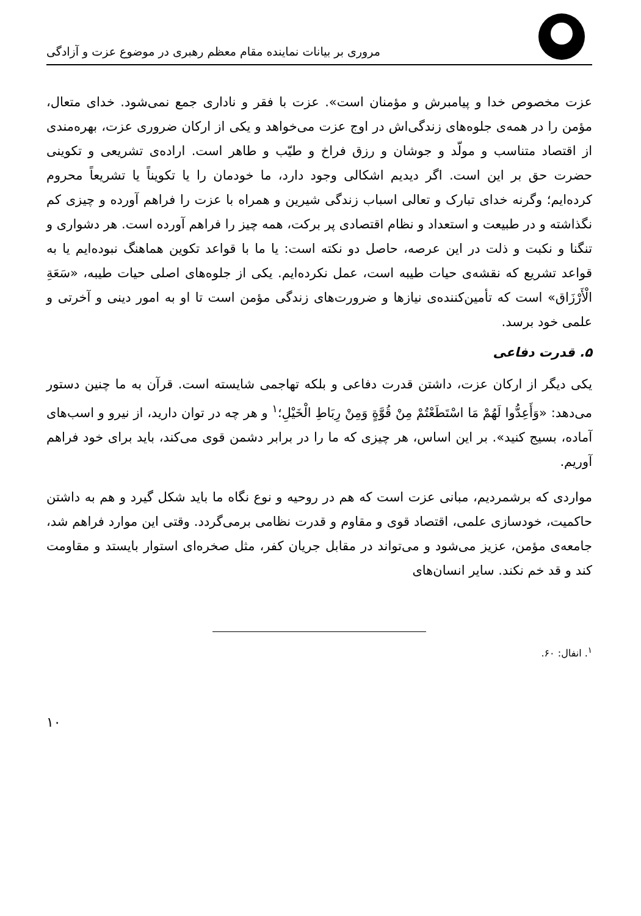مروری بر بیانات نماینده مقام معظم رهبری در موضوع عزت و آزادگی
عزت مخصوص خدا و پیامبرش و مؤمنان است». عزت با فقر و ناداری جمع نمی‌شود. خدای متعال، مؤمن را در همه‌ی جلوه‌های زندگی‌اش در اوج عزت می‌خواهد و یکی از ارکان ضروری عزت، بهره‌مندی از اقتصاد متناسب و مولّد و جوشان و رزق فراخ و طیّب و طاهر است. اراده‌ی تشریعی و تکوینی حضرت حق بر این است. اگر دیدیم اشکالی وجود دارد، ما خودمان را یا تکویناً یا تشریعاً محروم کرده‌ایم؛ وگرنه خدای تبارک و تعالی اسباب زندگی شیرین و همراه با عزت را فراهم آورده و چیزی کم نگذاشته و در طبیعت و استعداد و نظام اقتصادی پر برکت، همه چیز را فراهم آورده است. هر دشواری و تنگنا و نکبت و ذلت در این عرصه، حاصل دو نکته است: یا ما با قواعد تکوین هماهنگ نبوده‌ایم یا به قواعد تشریع که نقشه‌ی حیات طیبه است، عمل نکرده‌ایم. یکی از جلوه‌های اصلی حیات طیبه، «سَعَةِ الْأَرْزَاق» است که تأمین‌کننده‌ی نیازها و ضرورت‌های زندگی مؤمن است تا او به امور دینی و آخرتی و علمی خود برسد.
۵. قدرت دفاعی
یکی دیگر از ارکان عزت، داشتن قدرت دفاعی و بلکه تهاجمی شایسته است. قرآن به ما چنین دستور می‌دهد: «وَأَعِدُّوا لَهُمْ مَا اسْتَطَعْتُمْ مِنْ قُوَّةٍ وَمِنْ رِبَاطِ الْخَيْلِ؛<sup>۱</sup> و هر چه در توان دارید، از نیرو و اسب‌های آماده، بسیج کنید». بر این اساس، هر چیزی که ما را در برابر دشمن قوی می‌کند، باید برای خود فراهم آوریم.
مواردی که برشمردیم، مبانی عزت است که هم در روحیه و نوع نگاه ما باید شکل گیرد و هم به داشتن حاکمیت، خودسازی علمی، اقتصاد قوی و مقاوم و قدرت نظامی برمی‌گردد. وقتی این موارد فراهم شد، جامعه‌ی مؤمن، عزیز می‌شود و می‌تواند در مقابل جریان کفر، مثل صخره‌ای استوار بایستد و مقاومت کند و قد خم نکند. سایر انسان‌های
<sup>۱</sup>. انفال: ۶۰.
۱۰